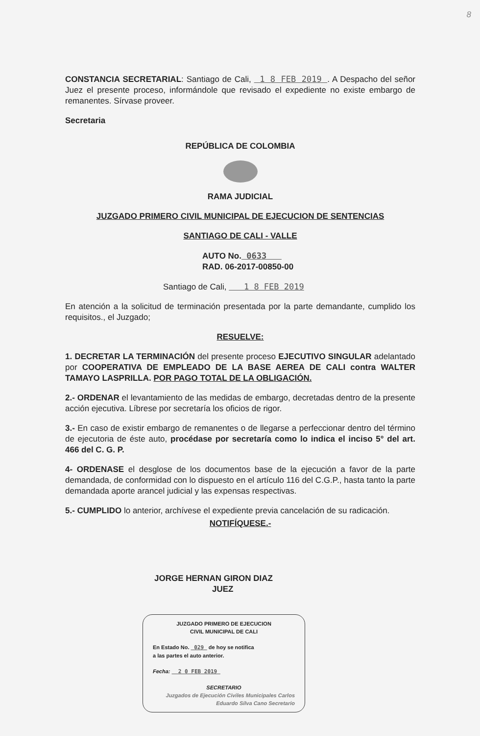8
CONSTANCIA SECRETARIAL: Santiago de Cali, 1 8 FEB 2019 . A Despacho del señor Juez el presente proceso, informándole que revisado el expediente no existe embargo de remanentes. Sírvase proveer.
Secretaria
REPÚBLICA DE COLOMBIA
RAMA JUDICIAL
JUZGADO PRIMERO CIVIL MUNICIPAL DE EJECUCION DE SENTENCIAS
SANTIAGO DE CALI - VALLE
AUTO No. 0633
RAD. 06-2017-00850-00
Santiago de Cali, 1 8 FEB 2019
En atención a la solicitud de terminación presentada por la parte demandante, cumplido los requisitos., el Juzgado;
RESUELVE:
1. DECRETAR LA TERMINACIÓN del presente proceso EJECUTIVO SINGULAR adelantado por COOPERATIVA DE EMPLEADO DE LA BASE AEREA DE CALI contra WALTER TAMAYO LASPRILLA. POR PAGO TOTAL DE LA OBLIGACIÓN.
2.- ORDENAR el levantamiento de las medidas de embargo, decretadas dentro de la presente acción ejecutiva. Líbrese por secretaría los oficios de rigor.
3.- En caso de existir embargo de remanentes o de llegarse a perfeccionar dentro del término de ejecutoria de éste auto, procédase por secretaría como lo indica el inciso 5° del art. 466 del C. G. P.
4- ORDENASE el desglose de los documentos base de la ejecución a favor de la parte demandada, de conformidad con lo dispuesto en el artículo 116 del C.G.P., hasta tanto la parte demandada aporte arancel judicial y las expensas respectivas.
5.- CUMPLIDO lo anterior, archívese el expediente previa cancelación de su radicación.
NOTIFÍQUESE.-
JORGE HERNAN GIRON DIAZ
JUEZ
JUZGADO PRIMERO DE EJECUCION
CIVIL MUNICIPAL DE CALI
En Estado No. 029 de hoy se notifica
a las partes el auto anterior.
Fecha: 2 0 FEB 2019
SECRETARIO
Juzgados de Ejecución Civiles Municipales Carlos Eduardo Silva Cano Secretario